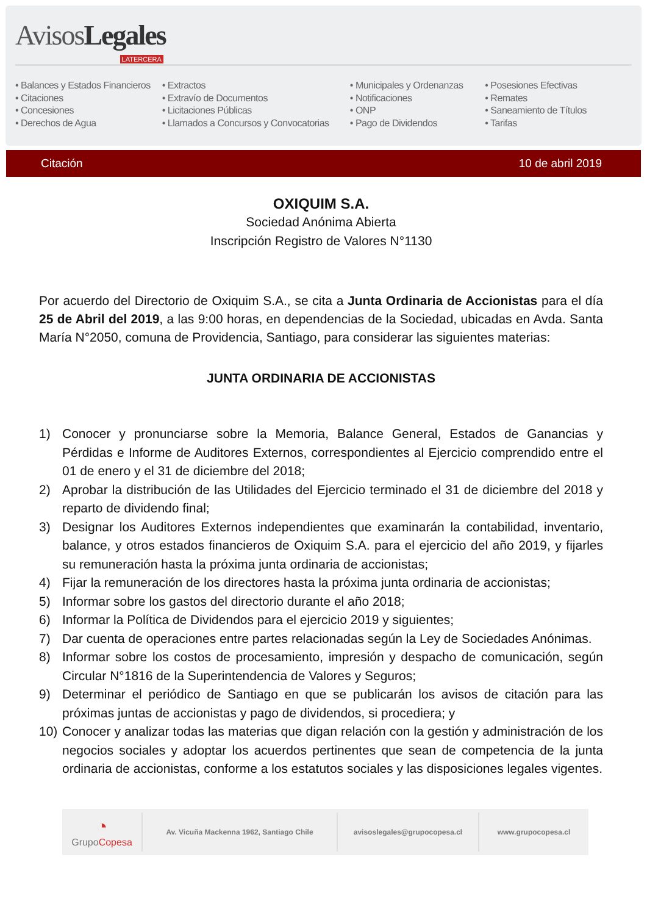AvisosLegales LATERCERA
• Balances y Estados Financieros
• Citaciones
• Concesiones
• Derechos de Agua
• Extractos
• Extravío de Documentos
• Licitaciones Públicas
• Llamados a Concursos y Convocatorias
• Municipales y Ordenanzas
• Notificaciones
• ONP
• Pago de Dividendos
• Posesiones Efectivas
• Remates
• Saneamiento de Títulos
• Tarifas
Citación 10 de abril 2019
OXIQUIM S.A.
Sociedad Anónima Abierta
Inscripción Registro de Valores N°1130
Por acuerdo del Directorio de Oxiquim S.A., se cita a Junta Ordinaria de Accionistas para el día 25 de Abril del 2019, a las 9:00 horas, en dependencias de la Sociedad, ubicadas en Avda. Santa María N°2050, comuna de Providencia, Santiago, para considerar las siguientes materias:
JUNTA ORDINARIA DE ACCIONISTAS
1) Conocer y pronunciarse sobre la Memoria, Balance General, Estados de Ganancias y Pérdidas e Informe de Auditores Externos, correspondientes al Ejercicio comprendido entre el 01 de enero y el 31 de diciembre del 2018;
2) Aprobar la distribución de las Utilidades del Ejercicio terminado el 31 de diciembre del 2018 y reparto de dividendo final;
3) Designar los Auditores Externos independientes que examinarán la contabilidad, inventario, balance, y otros estados financieros de Oxiquim S.A. para el ejercicio del año 2019, y fijarles su remuneración hasta la próxima junta ordinaria de accionistas;
4) Fijar la remuneración de los directores hasta la próxima junta ordinaria de accionistas;
5) Informar sobre los gastos del directorio durante el año 2018;
6) Informar la Política de Dividendos para el ejercicio 2019 y siguientes;
7) Dar cuenta de operaciones entre partes relacionadas según la Ley de Sociedades Anónimas.
8) Informar sobre los costos de procesamiento, impresión y despacho de comunicación, según Circular N°1816 de la Superintendencia de Valores y Seguros;
9) Determinar el periódico de Santiago en que se publicarán los avisos de citación para las próximas juntas de accionistas y pago de dividendos, si procediera; y
10) Conocer y analizar todas las materias que digan relación con la gestión y administración de los negocios sociales y adoptar los acuerdos pertinentes que sean de competencia de la junta ordinaria de accionistas, conforme a los estatutos sociales y las disposiciones legales vigentes.
◔
GrupoCopesa
Av. Vicuña Mackenna 1962, Santiago Chile avisoslegales@grupocopesa.cl www.grupocopesa.cl